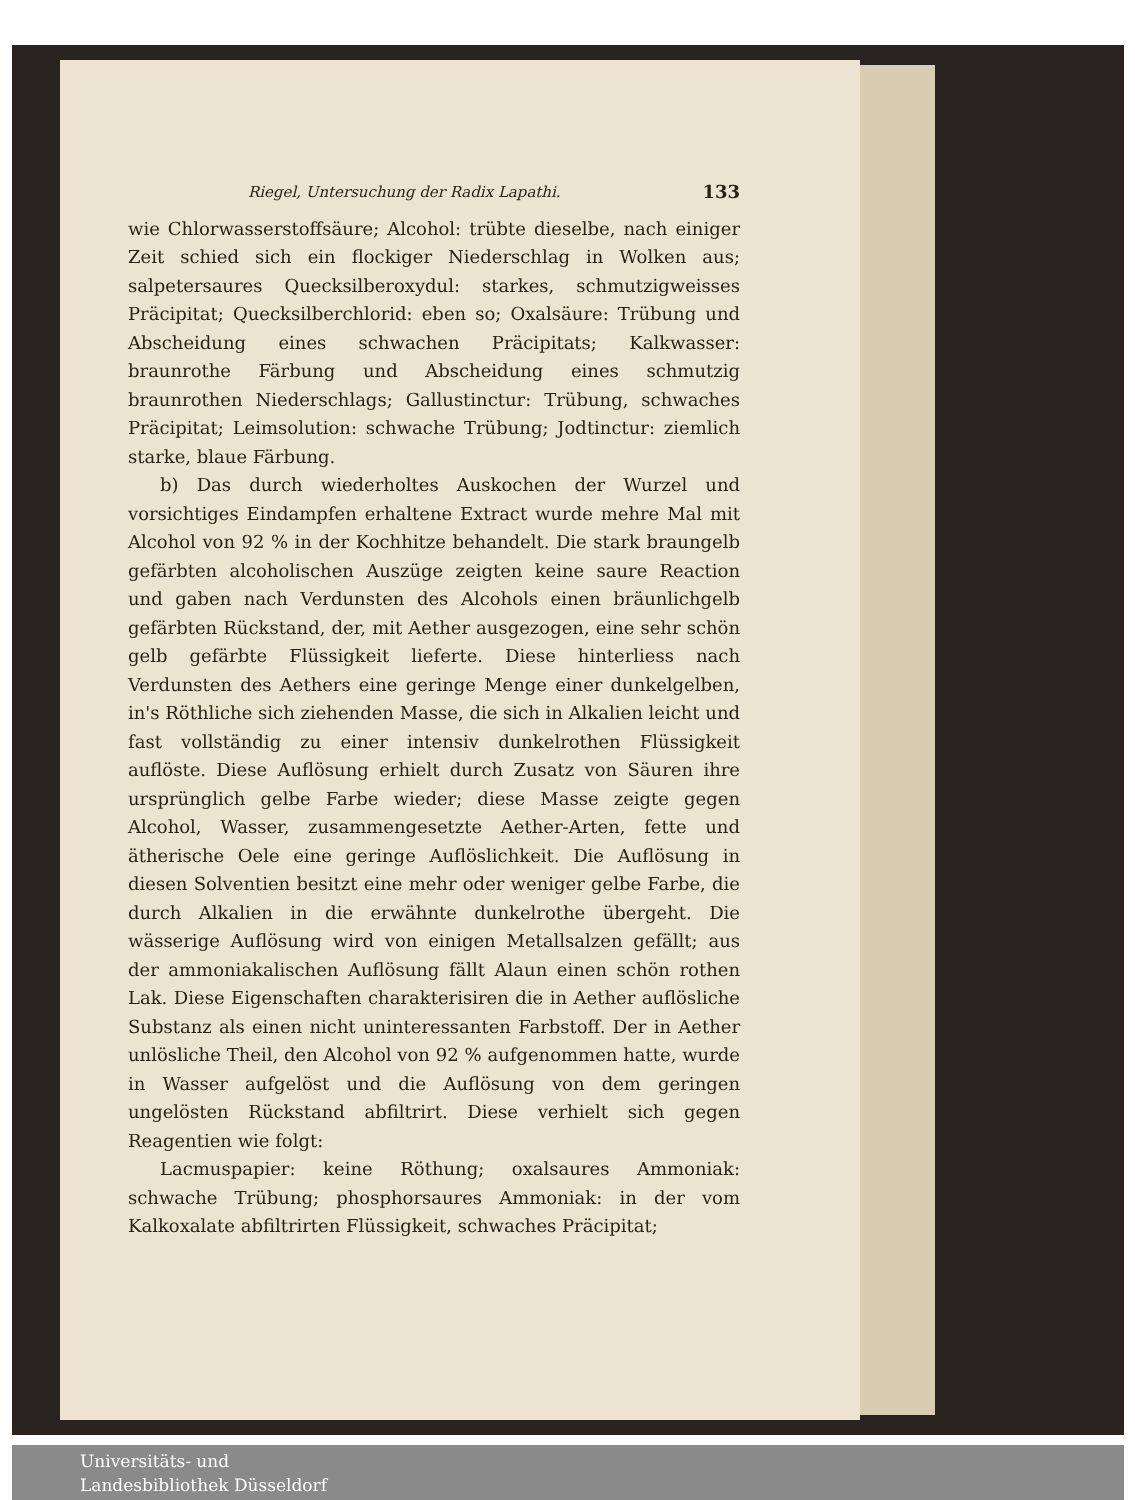Riegel, Untersuchung der Radix Lapathi. 133
wie Chlorwasserstoffsäure; Alcohol: trübte dieselbe, nach einiger Zeit schied sich ein flockiger Niederschlag in Wolken aus; salpetersaures Quecksilberoxydul: starkes, schmutzigweisses Präcipitat; Quecksilberchlorid: eben so; Oxalsäure: Trübung und Abscheidung eines schwachen Präcipitats; Kalkwasser: braunrothe Färbung und Abscheidung eines schmutzig braunrothen Niederschlags; Gallustinctur: Trübung, schwaches Präcipitat; Leimsolution: schwache Trübung; Jodtinctur: ziemlich starke, blaue Färbung.
b) Das durch wiederholtes Auskochen der Wurzel und vorsichtiges Eindampfen erhaltene Extract wurde mehre Mal mit Alcohol von 92 % in der Kochhitze behandelt. Die stark braungelb gefärbten alcoholischen Auszüge zeigten keine saure Reaction und gaben nach Verdunsten des Alcohols einen bräunlichgelb gefärbten Rückstand, der, mit Aether ausgezogen, eine sehr schön gelb gefärbte Flüssigkeit lieferte. Diese hinterliess nach Verdunsten des Aethers eine geringe Menge einer dunkelgelben, in's Röthliche sich ziehenden Masse, die sich in Alkalien leicht und fast vollständig zu einer intensiv dunkelrothen Flüssigkeit auflöste. Diese Auflösung erhielt durch Zusatz von Säuren ihre ursprünglich gelbe Farbe wieder; diese Masse zeigte gegen Alcohol, Wasser, zusammengesetzte Aether-Arten, fette und ätherische Oele eine geringe Auflöslichkeit. Die Auflösung in diesen Solventien besitzt eine mehr oder weniger gelbe Farbe, die durch Alkalien in die erwähnte dunkelrothe übergeht. Die wässerige Auflösung wird von einigen Metallsalzen gefällt; aus der ammoniakalischen Auflösung fällt Alaun einen schön rothen Lak. Diese Eigenschaften charakterisiren die in Aether auflösliche Substanz als einen nicht uninteressanten Farbstoff. Der in Aether unlösliche Theil, den Alcohol von 92 % aufgenommen hatte, wurde in Wasser aufgelöst und die Auflösung von dem geringen ungelösten Rückstand abfiltrirt. Diese verhielt sich gegen Reagentien wie folgt:
Lacmuspapier: keine Röthung; oxalsaures Ammoniak: schwache Trübung; phosphorsaures Ammoniak: in der vom Kalkoxalate abfiltrirten Flüssigkeit, schwaches Präcipitat;
Universitäts- und
Landesbibliothek Düsseldorf